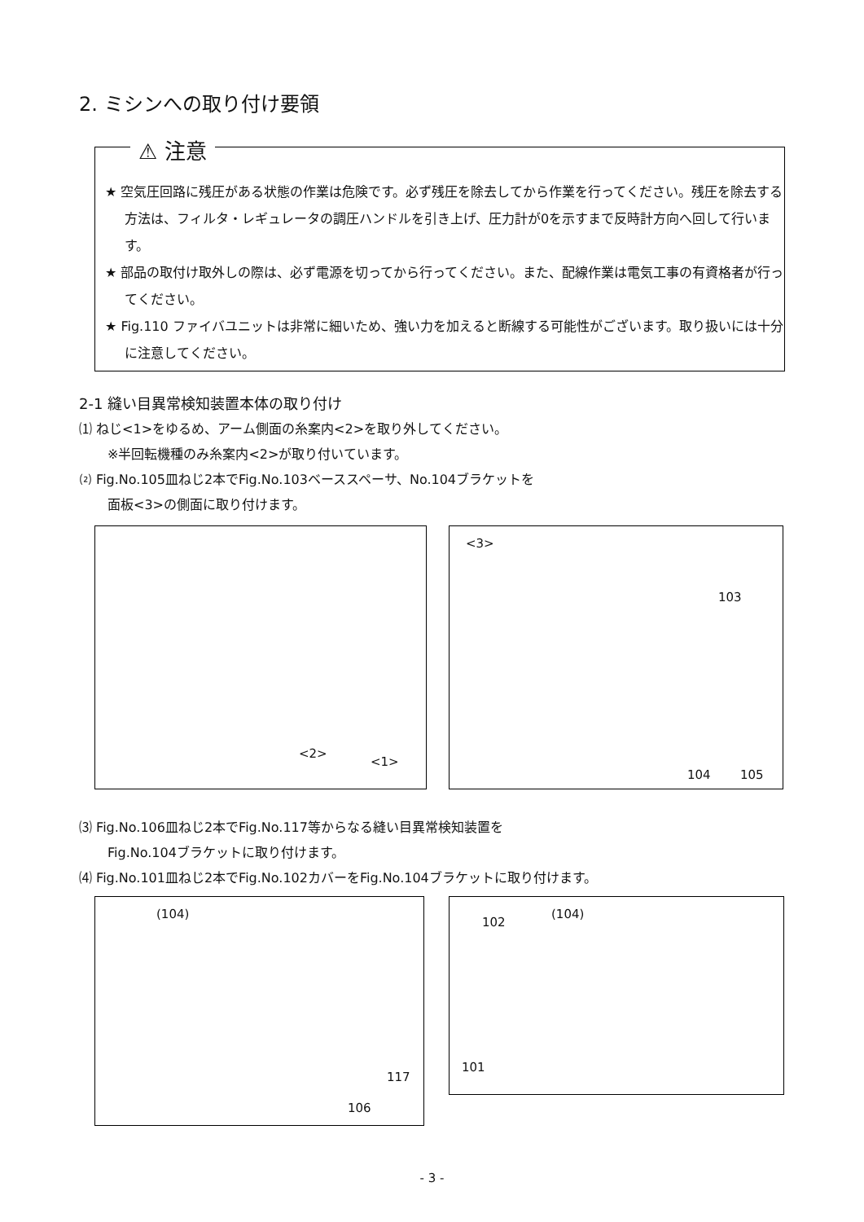2. ミシンへの取り付け要領
★ 空気圧回路に残圧がある状態の作業は危険です。必ず残圧を除去してから作業を行ってください。残圧を除去する方法は、フィルタ・レギュレータの調圧ハンドルを引き上げ、圧力計が0を示すまで反時計方向へ回して行います。
★ 部品の取付け取外しの際は、必ず電源を切ってから行ってください。また、配線作業は電気工事の有資格者が行ってください。
★ Fig.110 ファイバユニットは非常に細いため、強い力を加えると断線する可能性がございます。取り扱いには十分に注意してください。
⚠ 注意
2-1 縫い目異常検知装置本体の取り付け
⑴ ねじ<1>をゆるめ、アーム側面の糸案内<2>を取り外してください。
※半回転機種のみ糸案内<2>が取り付いています。
⑵ Fig.No.105皿ねじ2本でFig.No.103ベーススペーサ、No.104ブラケットを
面板<3>の側面に取り付けます。
<2>
<1>
<3>
103
104 105
⑶ Fig.No.106皿ねじ2本でFig.No.117等からなる縫い目異常検知装置を
Fig.No.104ブラケットに取り付けます。
⑷ Fig.No.101皿ねじ2本でFig.No.102カバーをFig.No.104ブラケットに取り付けます。
(104)
117
106
102
(104)
101
- 3 -